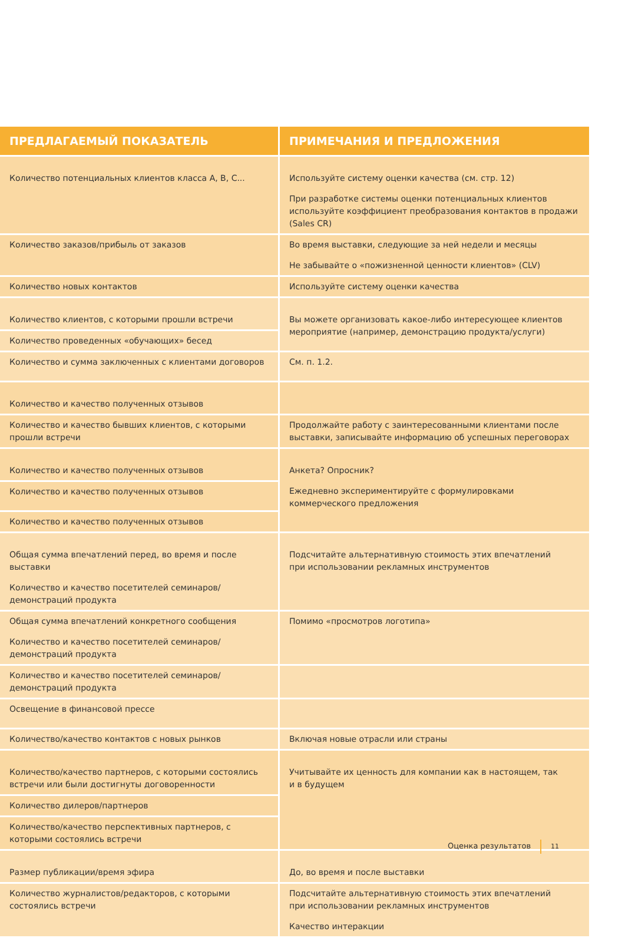| ПРЕДЛАГАЕМЫЙ ПОКАЗАТЕЛЬ | ПРИМЕЧАНИЯ И ПРЕДЛОЖЕНИЯ |
| --- | --- |
| Количество потенциальных клиентов класса A, B, C... | Используйте систему оценки качества (см. стр. 12) При разработке системы оценки потенциальных клиентов используйте коэффициент преобразования контактов в продажи (Sales CR) |
| Количество заказов/прибыль от заказов | Во время выставки, следующие за ней недели и месяцы Не забывайте о «пожизненной ценности клиентов» (CLV) |
| Количество новых контактов | Используйте систему оценки качества |
| Количество клиентов, с которыми прошли встречи | Вы можете организовать какое-либо интересующее клиентов мероприятие (например, демонстрацию продукта/услуги) |
| Количество проведенных «обучающих» бесед | |
| Количество и сумма заключенных с клиентами договоров | См. п. 1.2. |
| Количество и качество полученных отзывов | |
| Количество и качество бывших клиентов, с которыми прошли встречи | Продолжайте работу с заинтересованными клиентами после выставки, записывайте информацию об успешных переговорах |
| Количество и качество полученных отзывов | Анкета? Опросник? Ежедневно экспериментируйте с формулировками коммерческого предложения |
| Количество и качество полученных отзывов | |
| Количество и качество полученных отзывов | |
| Общая сумма впечатлений перед, во время и после выставки Количество и качество посетителей семинаров/демонстраций продукта | Подсчитайте альтернативную стоимость этих впечатлений при использовании рекламных инструментов |
| Общая сумма впечатлений конкретного сообщения Количество и качество посетителей семинаров/демонстраций продукта | Помимо «просмотров логотипа» |
| Количество и качество посетителей семинаров/демонстраций продукта | |
| Освещение в финансовой прессе | |
| Количество/качество контактов с новых рынков | Включая новые отрасли или страны |
| Количество/качество партнеров, с которыми состоялись встречи или были достигнуты договоренности | Учитывайте их ценность для компании как в настоящем, так и в будущем |
| Количество дилеров/партнеров | |
| Количество/качество перспективных партнеров, с которыми состоялись встречи | |
| Размер публикации/время эфира | До, во время и после выставки |
| Количество журналистов/редакторов, с которыми состоялись встречи | Подсчитайте альтернативную стоимость этих впечатлений при использовании рекламных инструментов Качество интеракции |
Оценка результатов 11